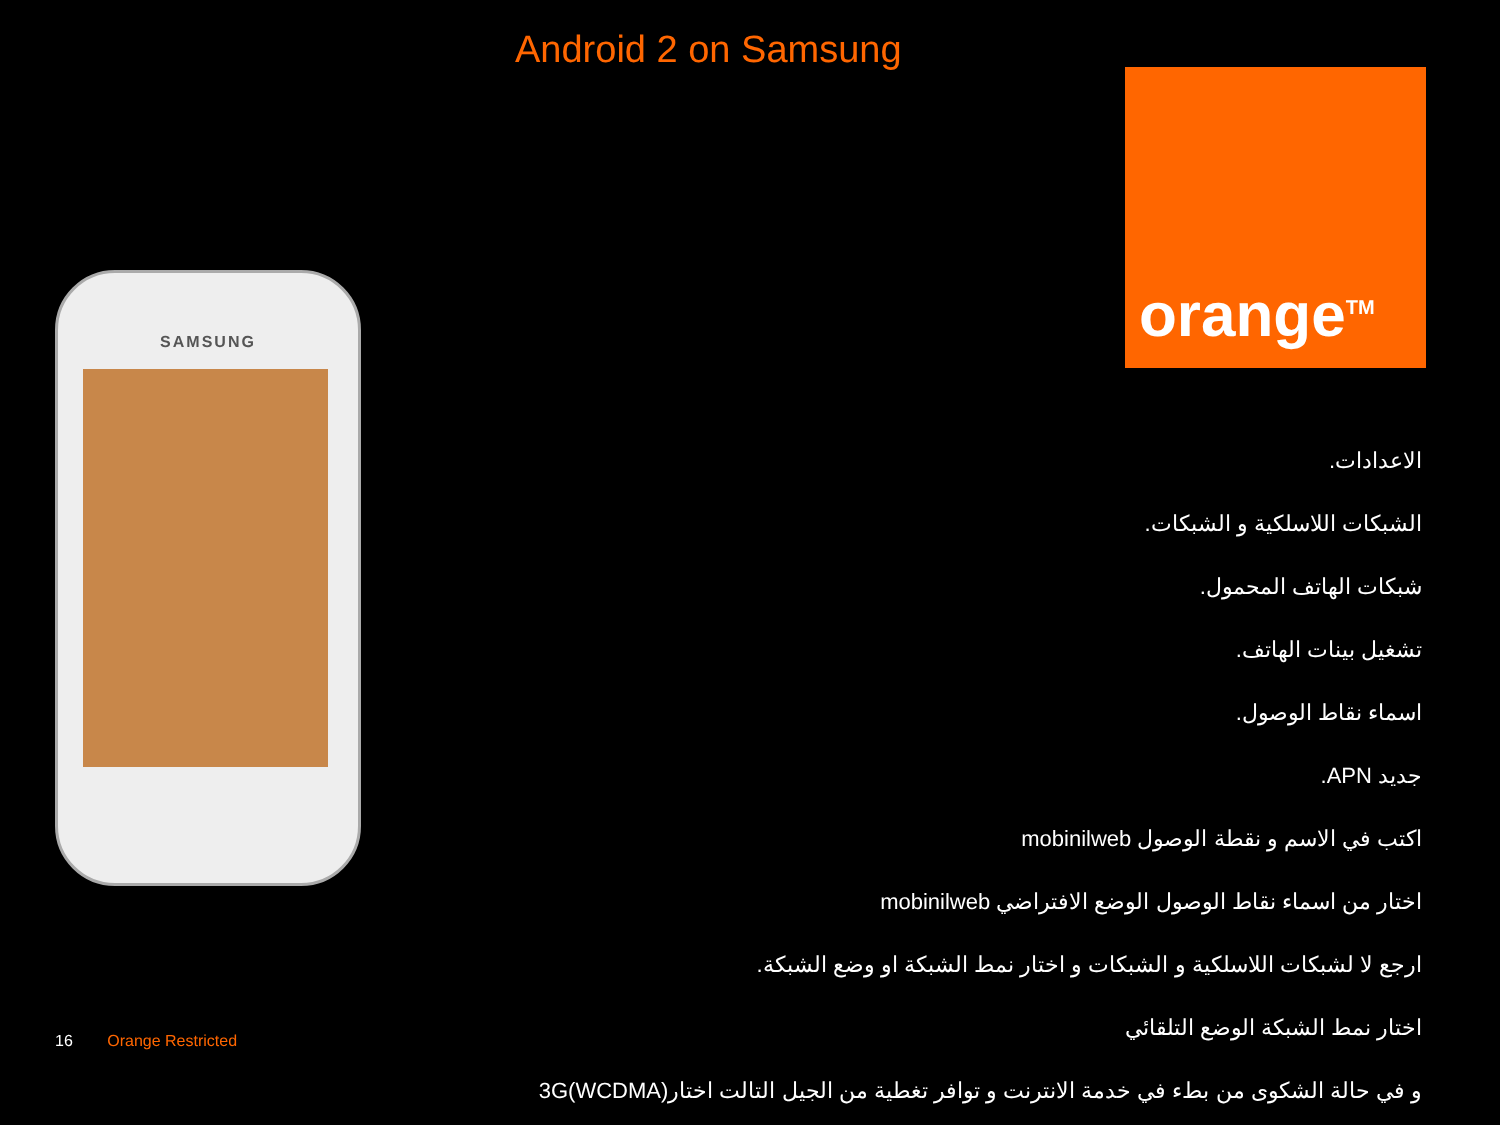Android 2 on Samsung
orange<sup>TM</sup>
SAMSUNG
الاعدادات.
الشبكات اللاسلكية و الشبكات.
شبكات الهاتف المحمول.
تشغيل بينات الهاتف.
اسماء نقاط الوصول.
جديد APN.
اكتب في الاسم و نقطة الوصول mobinilweb
اختار من اسماء نقاط الوصول الوضع الافتراضي mobinilweb
ارجع لا لشبكات اللاسلكية و الشبكات و اختار نمط الشبكة او وضع الشبكة.
اختار نمط الشبكة الوضع التلقائي
و في حالة الشكوى من بطء في خدمة الانترنت و توافر تغطية من الجيل التالت اختار3G(WCDMA)
16 Orange Restricted